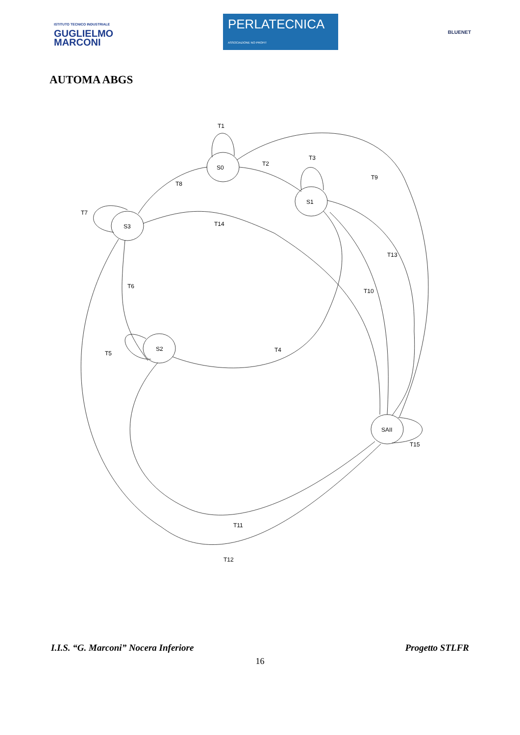ISTITUTO TECNICO INDUSTRIALE
GUGLIELMO
MARCONI
PERLATECNICA
ASSOCIAZIONE NO PROFIT
BLUENET
AUTOMA ABGS
T1
S0
T2
T3
S1
T9
T8
T7
S3
T14
T13
T6
T10
S2
T4
T5
SAII
T15
T11
T12
I.I.S. “G. Marconi” Nocera Inferiore Progetto STLFR
16